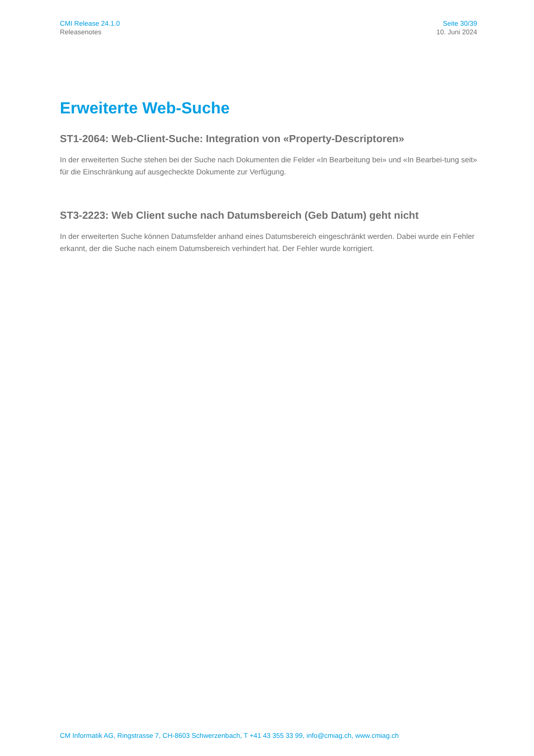CMI Release 24.1.0
Releasenotes
Seite 30/39
10. Juni 2024
Erweiterte Web-Suche
ST1-2064: Web-Client-Suche: Integration von «Property-Descriptoren»
In der erweiterten Suche stehen bei der Suche nach Dokumenten die Felder «In Bearbeitung bei» und «In Bearbei-tung seit» für die Einschränkung auf ausgecheckte Dokumente zur Verfügung.
ST3-2223: Web Client suche nach Datumsbereich (Geb Datum) geht nicht
In der erweiterten Suche können Datumsfelder anhand eines Datumsbereich eingeschränkt werden. Dabei wurde ein Fehler erkannt, der die Suche nach einem Datumsbereich verhindert hat. Der Fehler wurde korrigiert.
CM Informatik AG, Ringstrasse 7, CH-8603 Schwerzenbach, T +41 43 355 33 99, info@cmiag.ch, www.cmiag.ch